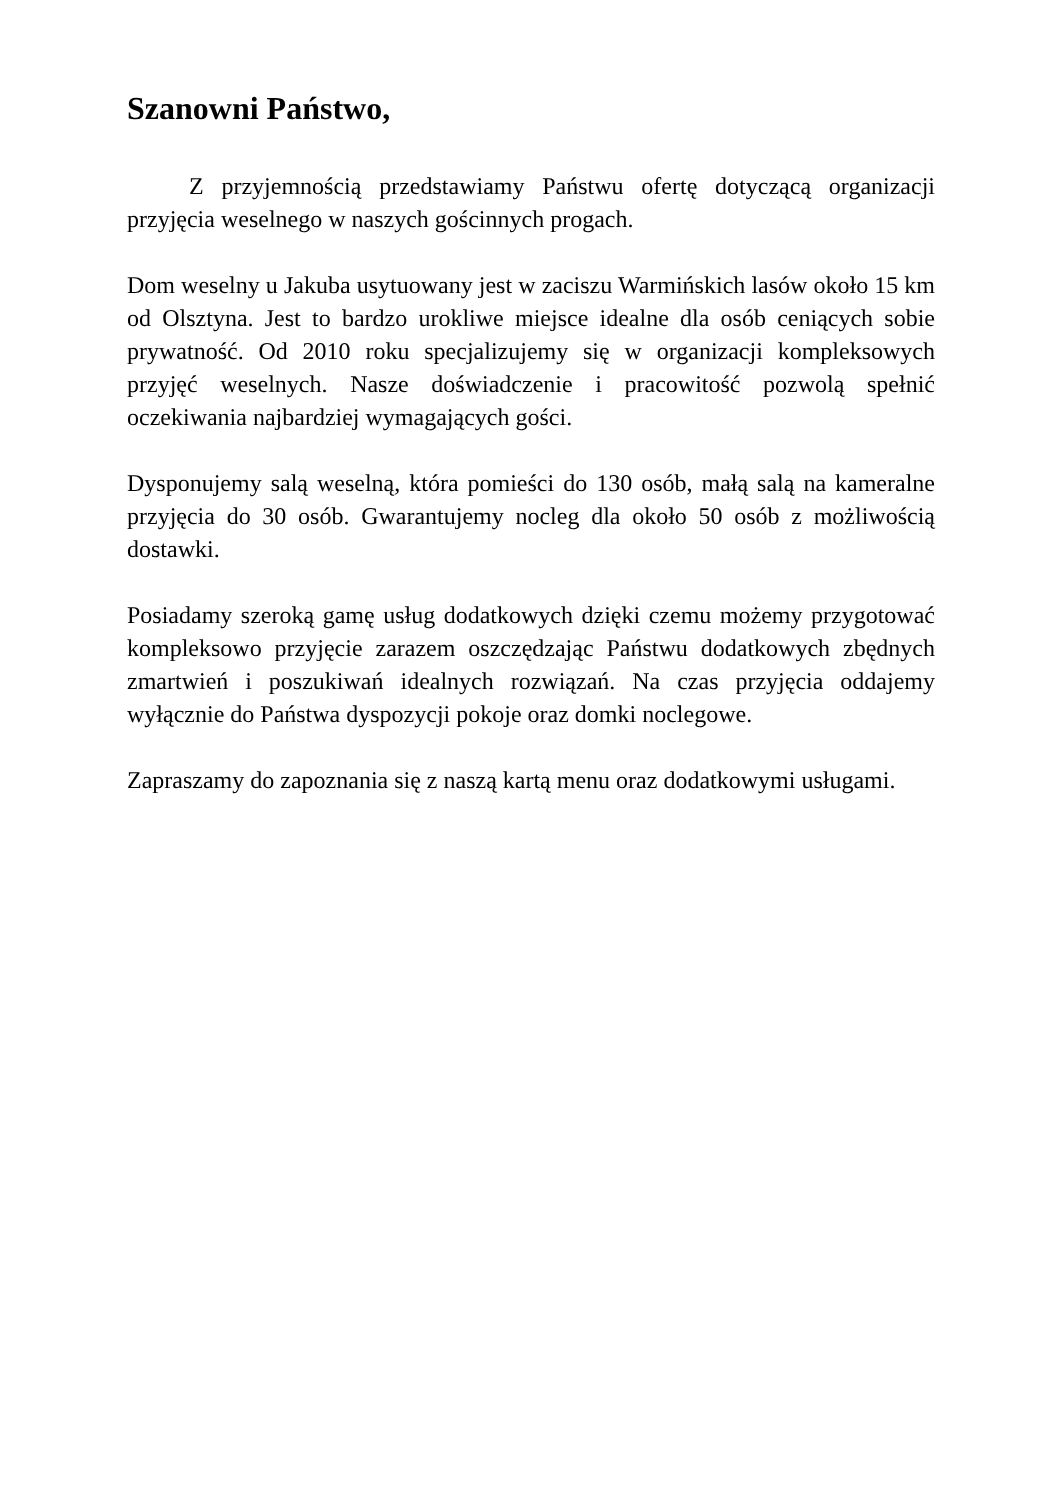Szanowni Państwo,
Z przyjemnością przedstawiamy Państwu ofertę dotyczącą organizacji przyjęcia weselnego w naszych gościnnych progach.
Dom weselny u Jakuba usytuowany jest w zaciszu Warmińskich lasów około 15 km od Olsztyna. Jest to bardzo urokliwe miejsce idealne dla osób ceniących sobie prywatność. Od 2010 roku specjalizujemy się w organizacji kompleksowych przyjęć weselnych. Nasze doświadczenie i pracowitość pozwolą spełnić oczekiwania najbardziej wymagających gości.
Dysponujemy salą weselną, która pomieści do 130 osób, małą salą na kameralne przyjęcia do 30 osób. Gwarantujemy nocleg dla około 50 osób z możliwością dostawki.
Posiadamy szeroką gamę usług dodatkowych dzięki czemu możemy przygotować kompleksowo przyjęcie zarazem oszczędzając Państwu dodatkowych zbędnych zmartwień i poszukiwań idealnych rozwiązań. Na czas przyjęcia oddajemy wyłącznie do Państwa dyspozycji pokoje oraz domki noclegowe.
Zapraszamy do zapoznania się z naszą kartą menu oraz dodatkowymi usługami.